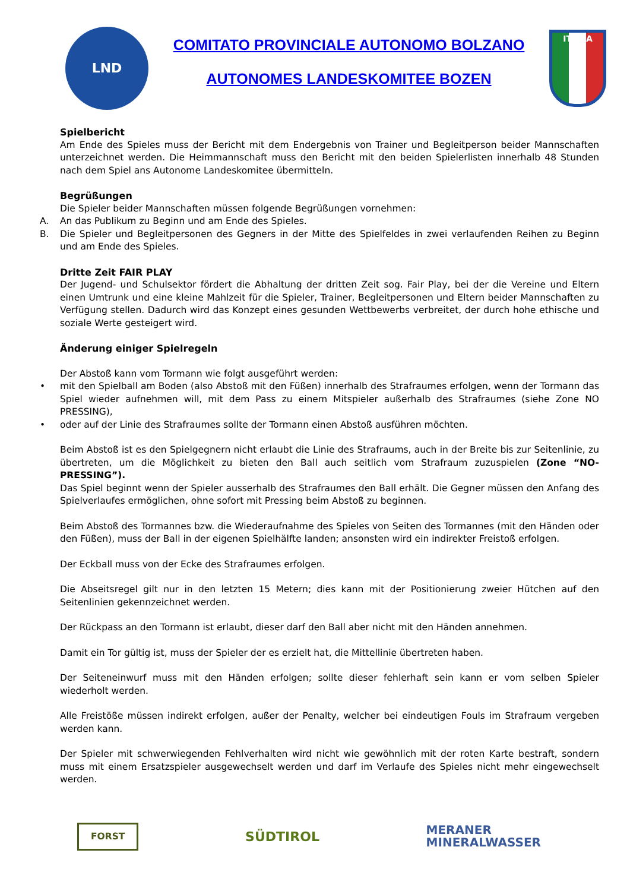LND
COMITATO PROVINCIALE AUTONOMO BOLZANO
AUTONOMES LANDESKOMITEE BOZEN
ITALIA
Spielbericht
Am Ende des Spieles muss der Bericht mit dem Endergebnis von Trainer und Begleitperson beider Mannschaften unterzeichnet werden. Die Heimmannschaft muss den Bericht mit den beiden Spielerlisten innerhalb 48 Stunden nach dem Spiel ans Autonome Landeskomitee übermitteln.
Begrüßungen
Die Spieler beider Mannschaften müssen folgende Begrüßungen vornehmen:
A. An das Publikum zu Beginn und am Ende des Spieles.
B. Die Spieler und Begleitpersonen des Gegners in der Mitte des Spielfeldes in zwei verlaufenden Reihen zu Beginn und am Ende des Spieles.
Dritte Zeit FAIR PLAY
Der Jugend- und Schulsektor fördert die Abhaltung der dritten Zeit sog. Fair Play, bei der die Vereine und Eltern einen Umtrunk und eine kleine Mahlzeit für die Spieler, Trainer, Begleitpersonen und Eltern beider Mannschaften zu Verfügung stellen. Dadurch wird das Konzept eines gesunden Wettbewerbs verbreitet, der durch hohe ethische und soziale Werte gesteigert wird.
Änderung einiger Spielregeln
Der Abstoß kann vom Tormann wie folgt ausgeführt werden:
• mit den Spielball am Boden (also Abstoß mit den Füßen) innerhalb des Strafraumes erfolgen, wenn der Tormann das Spiel wieder aufnehmen will, mit dem Pass zu einem Mitspieler außerhalb des Strafraumes (siehe Zone NO PRESSING),
• oder auf der Linie des Strafraumes sollte der Tormann einen Abstoß ausführen möchten.
Beim Abstoß ist es den Spielgegnern nicht erlaubt die Linie des Strafraums, auch in der Breite bis zur Seitenlinie, zu übertreten, um die Möglichkeit zu bieten den Ball auch seitlich vom Strafraum zuzuspielen (Zone “NO-PRESSING”).
Das Spiel beginnt wenn der Spieler ausserhalb des Strafraumes den Ball erhält. Die Gegner müssen den Anfang des Spielverlaufes ermöglichen, ohne sofort mit Pressing beim Abstoß zu beginnen.
Beim Abstoß des Tormannes bzw. die Wiederaufnahme des Spieles von Seiten des Tormannes (mit den Händen oder den Füßen), muss der Ball in der eigenen Spielhälfte landen; ansonsten wird ein indirekter Freistoß erfolgen.
Der Eckball muss von der Ecke des Strafraumes erfolgen.
Die Abseitsregel gilt nur in den letzten 15 Metern; dies kann mit der Positionierung zweier Hütchen auf den Seitenlinien gekennzeichnet werden.
Der Rückpass an den Tormann ist erlaubt, dieser darf den Ball aber nicht mit den Händen annehmen.
Damit ein Tor gültig ist, muss der Spieler der es erzielt hat, die Mittellinie übertreten haben.
Der Seiteneinwurf muss mit den Händen erfolgen; sollte dieser fehlerhaft sein kann er vom selben Spieler wiederholt werden.
Alle Freistöße müssen indirekt erfolgen, außer der Penalty, welcher bei eindeutigen Fouls im Strafraum vergeben werden kann.
Der Spieler mit schwerwiegenden Fehlverhalten wird nicht wie gewöhnlich mit der roten Karte bestraft, sondern muss mit einem Ersatzspieler ausgewechselt werden und darf im Verlaufe des Spieles nicht mehr eingewechselt werden.
FORST
SÜDTIROL
MERANER
MINERALWASSER